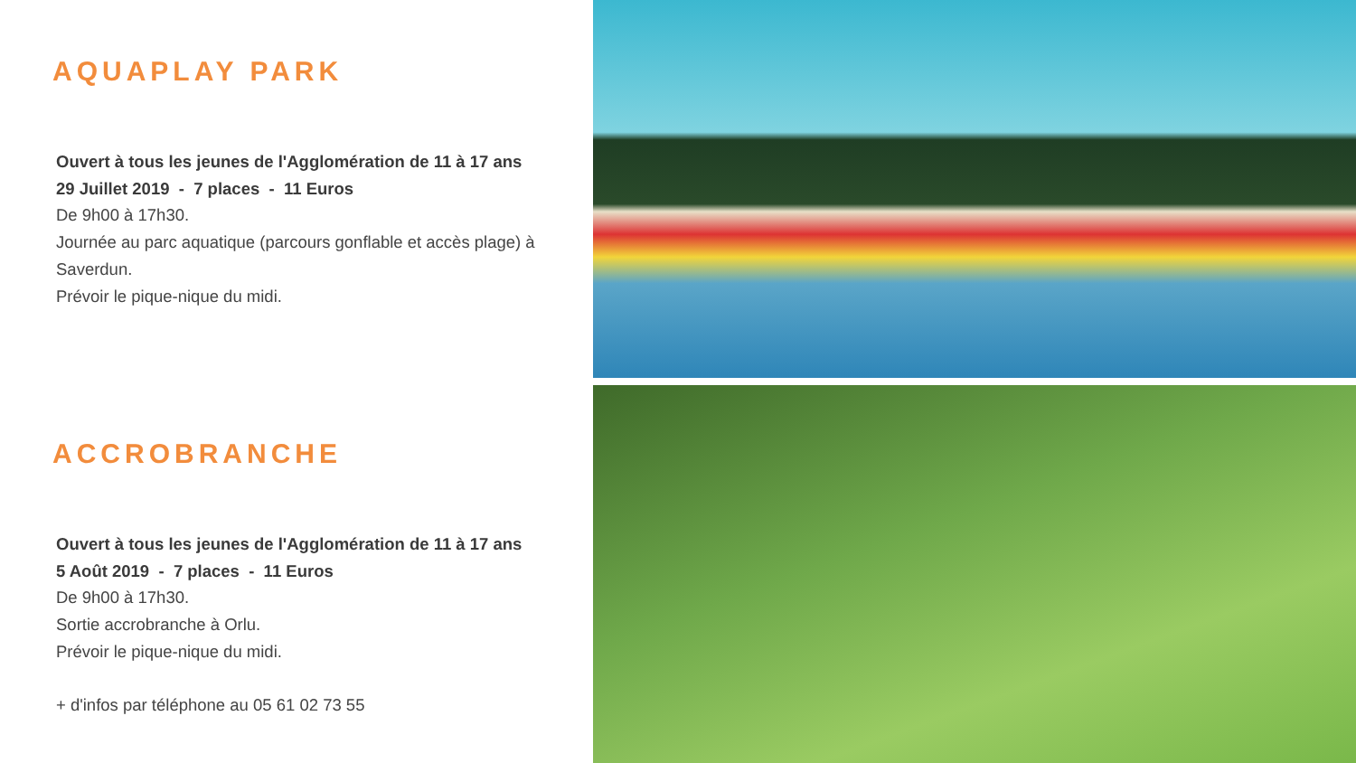AQUAPLAY PARK
Ouvert à tous les jeunes de l'Agglomération de 11 à 17 ans
29 Juillet 2019 - 7 places - 11 Euros
De 9h00 à 17h30.
Journée au parc aquatique (parcours gonflable et accès plage) à Saverdun.
Prévoir le pique-nique du midi.
ACCROBRANCHE
Ouvert à tous les jeunes de l'Agglomération de 11 à 17 ans
5 Août 2019 - 7 places - 11 Euros
De 9h00 à 17h30.
Sortie accrobranche à Orlu.
Prévoir le pique-nique du midi.
+ d'infos par téléphone au 05 61 02 73 55